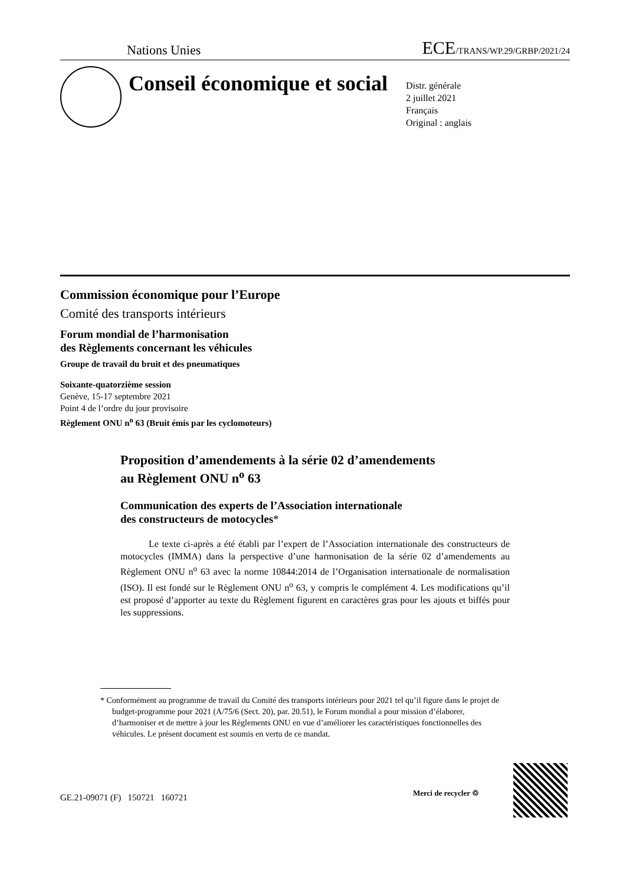Nations Unies ECE/TRANS/WP.29/GRBP/2021/24
Conseil économique et social
Distr. générale
2 juillet 2021
Français
Original : anglais
Commission économique pour l’Europe
Comité des transports intérieurs
Forum mondial de l’harmonisation
des Règlements concernant les véhicules
Groupe de travail du bruit et des pneumatiques
Soixante-quatorzième session
Genève, 15-17 septembre 2021
Point 4 de l’ordre du jour provisoire
Règlement ONU n<sup>o</sup> 63 (Bruit émis par les cyclomoteurs)
Proposition d’amendements à la série 02 d’amendements
au Règlement ONU n<sup>o</sup> 63
Communication des experts de l’Association internationale
des constructeurs de motocycles*
Le texte ci-après a été établi par l’expert de l’Association internationale des constructeurs de motocycles (IMMA) dans la perspective d’une harmonisation de la série 02 d’amendements au Règlement ONU n<sup>o</sup> 63 avec la norme 10844:2014 de l’Organisation internationale de normalisation (ISO). Il est fondé sur le Règlement ONU n<sup>o</sup> 63, y compris le complément 4. Les modifications qu’il est proposé d’apporter au texte du Règlement figurent en caractères gras pour les ajouts et biffés pour les suppressions.
* Conformément au programme de travail du Comité des transports intérieurs pour 2021 tel qu’il figure dans le projet de budget-programme pour 2021 (A/75/6 (Sect. 20), par. 20.51), le Forum mondial a pour mission d’élaborer, d’harmoniser et de mettre à jour les Règlements ONU en vue d’améliorer les caractéristiques fonctionnelles des véhicules. Le présent document est soumis en vertu de ce mandat.
GE.21-09071 (F) 150721 160721
Merci de recycler ♲